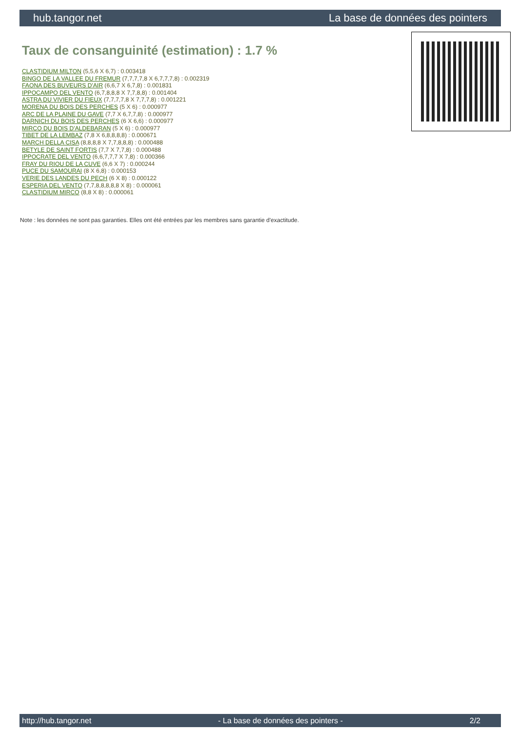hub.tangor.net La base de données des pointers
Taux de consanguinité (estimation) : 1.7 %
CLASTIDIUM MILTON (5,5,6 X 6,7) : 0.003418
BINGO DE LA VALLEE DU FREMUR (7,7,7,7,8 X 6,7,7,7,8) : 0.002319
FAONA DES BUVEURS D'AIR (6,6,7 X 6,7,8) : 0.001831
IPPOCAMPO DEL VENTO (6,7,8,8,8 X 7,7,8,8) : 0.001404
ASTRA DU VIVIER DU FIEUX (7,7,7,7,8 X 7,7,7,8) : 0.001221
MORENA DU BOIS DES PERCHES (5 X 6) : 0.000977
ARC DE LA PLAINE DU GAVE (7,7 X 6,7,7,8) : 0.000977
DARNICH DU BOIS DES PERCHES (6 X 6,6) : 0.000977
MIRCO DU BOIS D'ALDEBARAN (5 X 6) : 0.000977
TIBET DE LA LEMBAZ (7,8 X 6,8,8,8,8) : 0.000671
MARCH DELLA CISA (8,8,8,8 X 7,7,8,8,8) : 0.000488
BETYLE DE SAINT FORTIS (7,7 X 7,7,8) : 0.000488
IPPOCRATE DEL VENTO (6,6,7,7,7 X 7,8) : 0.000366
FRAY DU RIOU DE LA CUVE (6,6 X 7) : 0.000244
PUCE DU SAMOURAI (8 X 6,8) : 0.000153
VERIE DES LANDES DU PECH (6 X 8) : 0.000122
ESPERIA DEL VENTO (7,7,8,8,8,8,8 X 8) : 0.000061
CLASTIDIUM MIRCO (8,8 X 8) : 0.000061
Note : les données ne sont pas garanties. Elles ont été entrées par les membres sans garantie d'exactitude.
http://hub.tangor.net - La base de données des pointers - 2/2